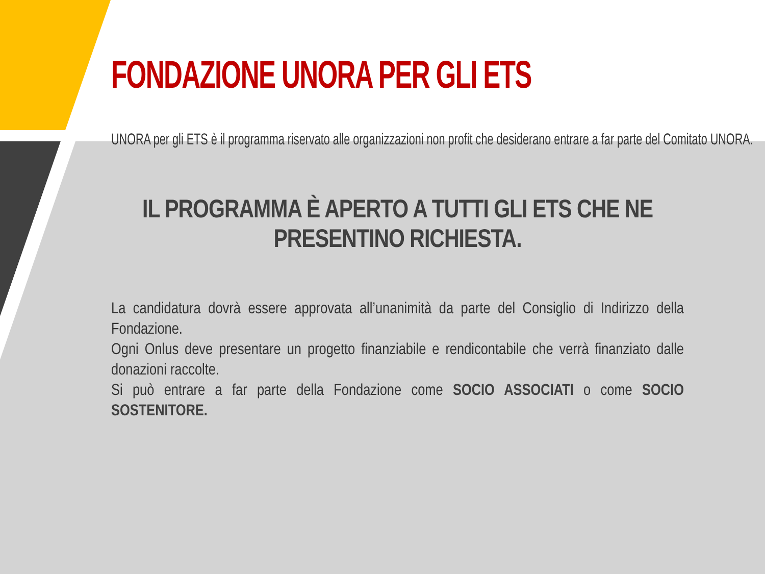FONDAZIONE UNORA PER GLI ETS
UNORA per gli ETS è il programma riservato alle organizzazioni non profit che desiderano entrare a far parte del Comitato UNORA.
IL PROGRAMMA È APERTO A TUTTI GLI ETS CHE NE PRESENTINO RICHIESTA.
La candidatura dovrà essere approvata all’unanimità da parte del Consiglio di Indirizzo della Fondazione.
Ogni Onlus deve presentare un progetto finanziabile e rendicontabile che verrà finanziato dalle donazioni raccolte.
Si può entrare a far parte della Fondazione come SOCIO ASSOCIATI o come SOCIO SOSTENITORE.